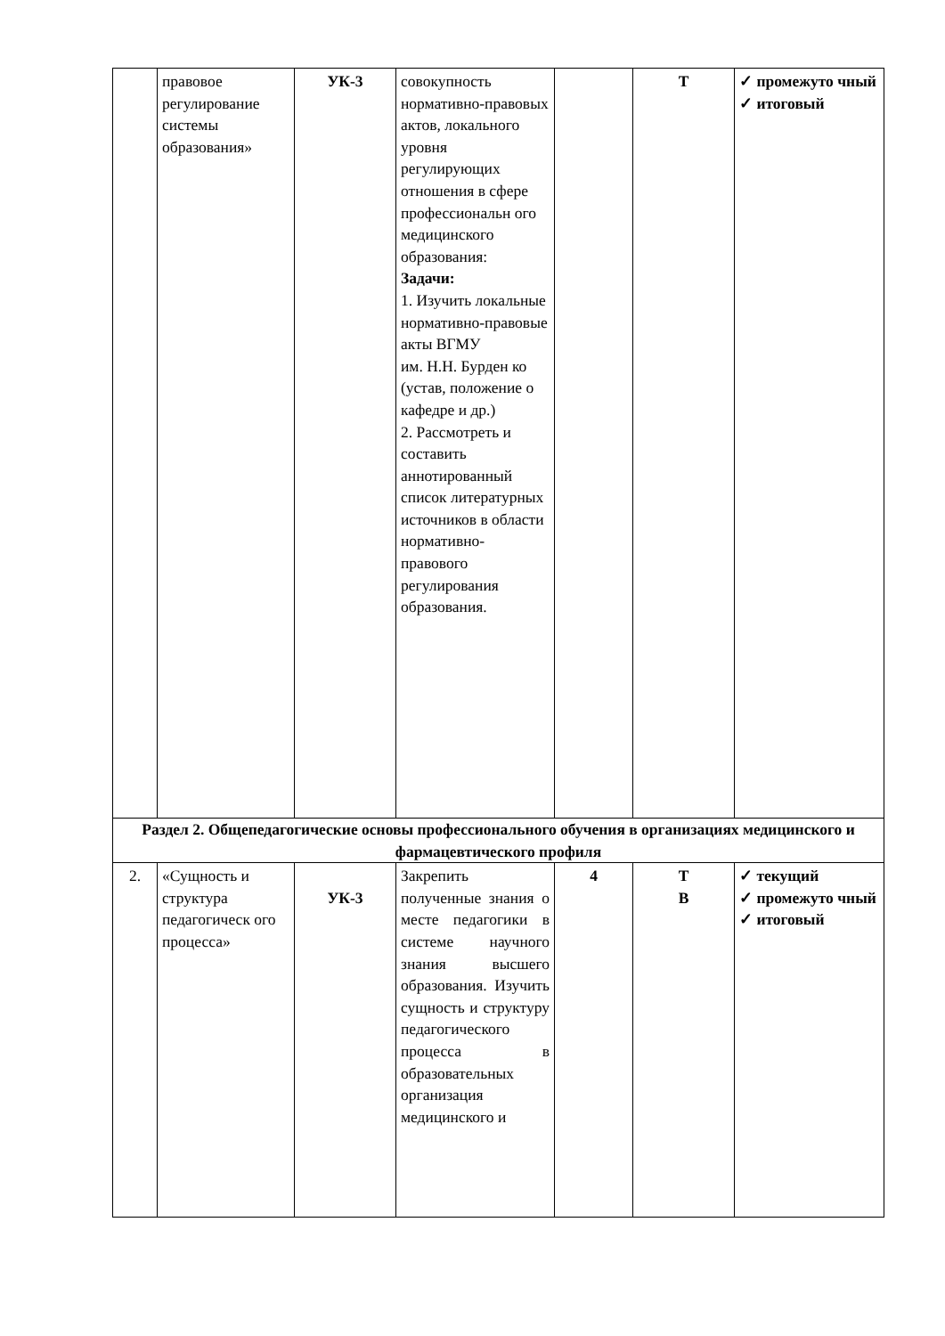| | правовое регулирование системы образования» | УК-3 | совокупность нормативно-правовых актов, локального уровня регулирующих отношения в сфере профессиональн ого медицинского образования: Задачи: 1. Изучить локальные нормативно-правовые акты ВГМУ им. Н.Н. Бурден ко (устав, положение о кафедре и др.) 2. Рассмотреть и составить аннотированный список литературных источников в области нормативно-правового регулирования образования. | | Т | ✓ промежуто чный ✓ итоговый |
| Раздел 2. Общепедагогические основы профессионального обучения в организациях медицинского и фармацевтического профиля | | | | | | |
| 2. | «Сущность и структура педагогическ ого процесса» | УК-3 | Закрепить полученные знания о месте педагогики в системе научного знания высшего образования. Изучить сущность и структуру педагогического процесса в образовательных организация медицинского и | 4 | Т В | ✓ текущий ✓ промежуто чный ✓ итоговый |